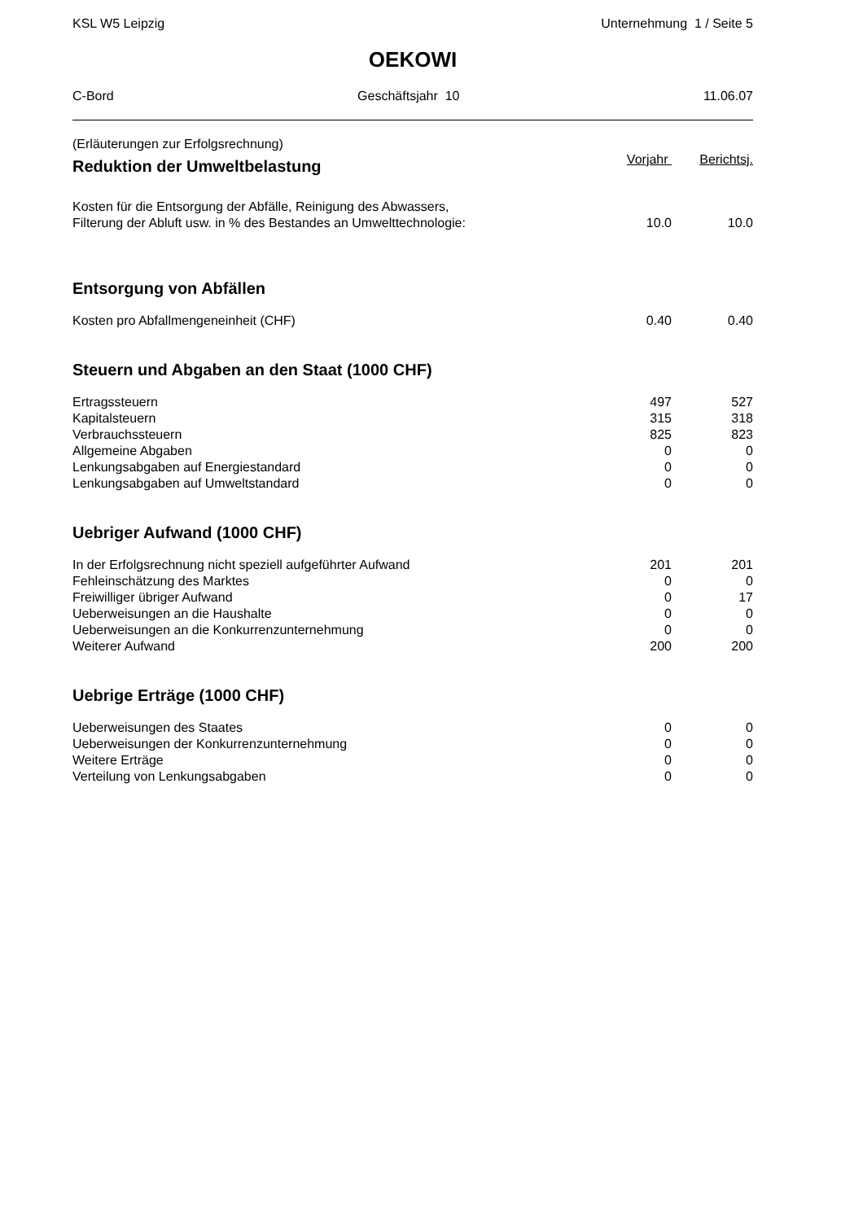KSL W5 Leipzig Unternehmung 1 / Seite 5
OEKOWI
C-Bord Geschäftsjahr 10 11.06.07
(Erläuterungen zur Erfolgsrechnung)
| Reduktion der Umweltbelastung | Vorjahr | Berichtsj. |
| Kosten für die Entsorgung der Abfälle, Reinigung des Abwassers, Filterung der Abluft usw. in % des Bestandes an Umwelttechnologie: | 10.0 | 10.0 |
| Entsorgung von Abfällen | | |
| Kosten pro Abfallmengeneinheit (CHF) | 0.40 | 0.40 |
| Steuern und Abgaben an den Staat (1000 CHF) | | |
| Ertragssteuern | 497 | 527 |
| Kapitalsteuern | 315 | 318 |
| Verbrauchssteuern | 825 | 823 |
| Allgemeine Abgaben | 0 | 0 |
| Lenkungsabgaben auf Energiestandard | 0 | 0 |
| Lenkungsabgaben auf Umweltstandard | 0 | 0 |
| Uebriger Aufwand (1000 CHF) | | |
| In der Erfolgsrechnung nicht speziell aufgeführter Aufwand | 201 | 201 |
| Fehleinschätzung des Marktes | 0 | 0 |
| Freiwilliger übriger Aufwand | 0 | 17 |
| Ueberweisungen an die Haushalte | 0 | 0 |
| Ueberweisungen an die Konkurrenzunternehmung | 0 | 0 |
| Weiterer Aufwand | 200 | 200 |
| Uebrige Erträge (1000 CHF) | | |
| Ueberweisungen des Staates | 0 | 0 |
| Ueberweisungen der Konkurrenzunternehmung | 0 | 0 |
| Weitere Erträge | 0 | 0 |
| Verteilung von Lenkungsabgaben | 0 | 0 |